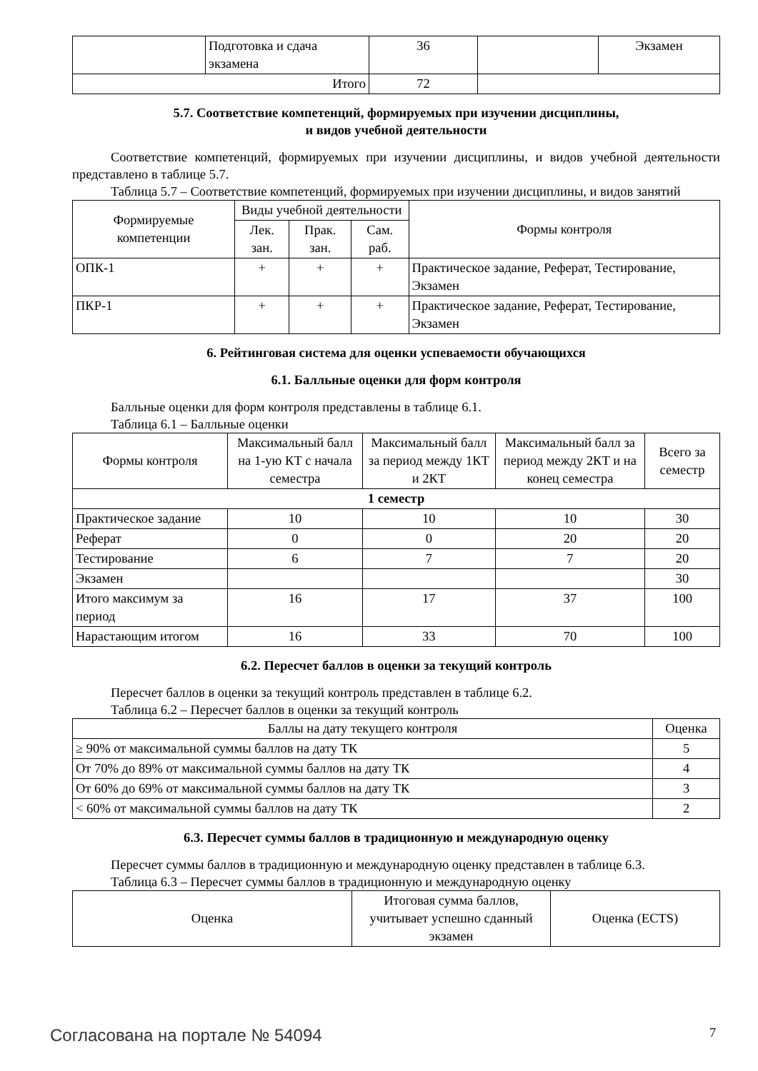| | Подготовка и сдача экзамена | 36 | | Экзамен |
| Итого | | 72 | | |
5.7. Соответствие компетенций, формируемых при изучении дисциплины,
и видов учебной деятельности
Соответствие компетенций, формируемых при изучении дисциплины, и видов учебной деятельности представлено в таблице 5.7.
Таблица 5.7 – Соответствие компетенций, формируемых при изучении дисциплины, и видов занятий
| Формируемые компетенции | Виды учебной деятельности | | | Формы контроля |
| --- | --- | --- | --- | --- |
| | Лек. зан. | Прак. зан. | Сам. раб. | |
| ОПК-1 | + | + | + | Практическое задание, Реферат, Тестирование, Экзамен |
| ПКР-1 | + | + | + | Практическое задание, Реферат, Тестирование, Экзамен |
6. Рейтинговая система для оценки успеваемости обучающихся
6.1. Балльные оценки для форм контроля
Балльные оценки для форм контроля представлены в таблице 6.1.
Таблица 6.1 – Балльные оценки
| Формы контроля | Максимальный балл на 1-ую КТ с начала семестра | Максимальный балл за период между 1КТ и 2КТ | Максимальный балл за период между 2КТ и на конец семестра | Всего за семестр |
| --- | --- | --- | --- | --- |
| 1 семестр | | | | |
| Практическое задание | 10 | 10 | 10 | 30 |
| Реферат | 0 | 0 | 20 | 20 |
| Тестирование | 6 | 7 | 7 | 20 |
| Экзамен | | | | 30 |
| Итого максимум за период | 16 | 17 | 37 | 100 |
| Нарастающим итогом | 16 | 33 | 70 | 100 |
6.2. Пересчет баллов в оценки за текущий контроль
Пересчет баллов в оценки за текущий контроль представлен в таблице 6.2.
Таблица 6.2 – Пересчет баллов в оценки за текущий контроль
| Баллы на дату текущего контроля | Оценка |
| --- | --- |
| ≥ 90% от максимальной суммы баллов на дату ТК | 5 |
| От 70% до 89% от максимальной суммы баллов на дату ТК | 4 |
| От 60% до 69% от максимальной суммы баллов на дату ТК | 3 |
| < 60% от максимальной суммы баллов на дату ТК | 2 |
6.3. Пересчет суммы баллов в традиционную и международную оценку
Пересчет суммы баллов в традиционную и международную оценку представлен в таблице 6.3.
Таблица 6.3 – Пересчет суммы баллов в традиционную и международную оценку
| Оценка | Итоговая сумма баллов, учитывает успешно сданный экзамен | Оценка (ECTS) |
| --- | --- | --- |
Согласована на портале № 54094 7